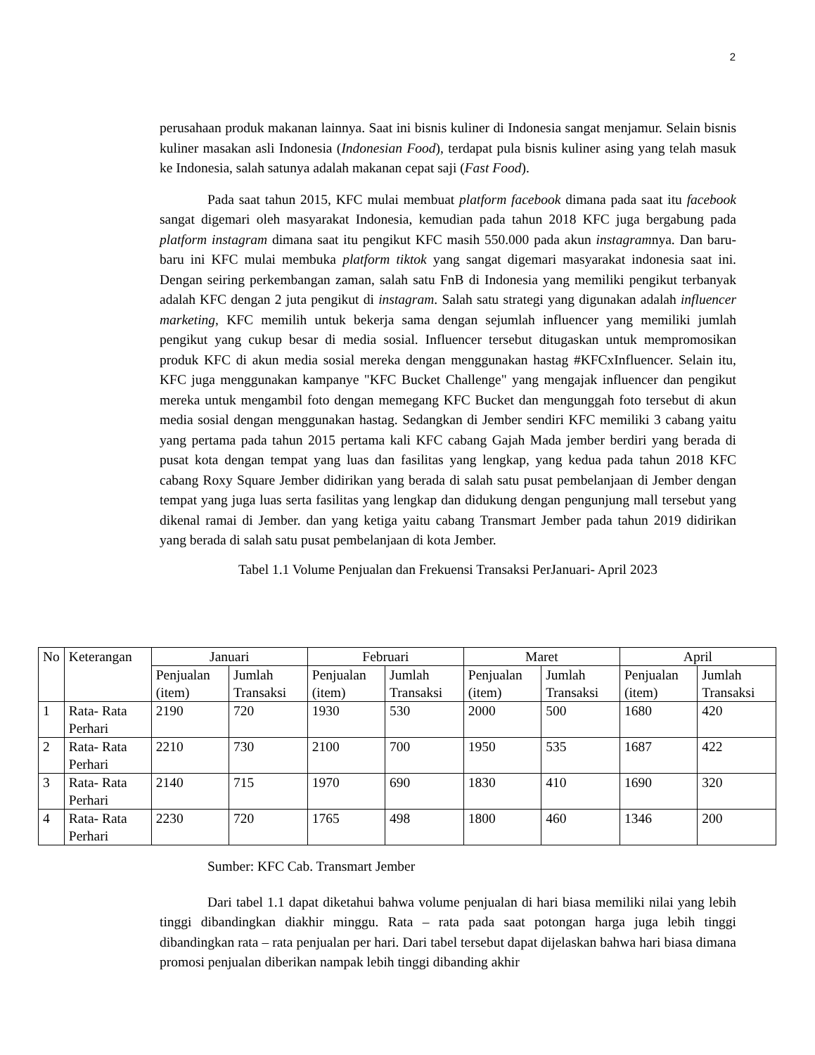2
perusahaan produk makanan lainnya. Saat ini bisnis kuliner di Indonesia sangat menjamur. Selain bisnis kuliner masakan asli Indonesia (Indonesian Food), terdapat pula bisnis kuliner asing yang telah masuk ke Indonesia, salah satunya adalah makanan cepat saji (Fast Food).
Pada saat tahun 2015, KFC mulai membuat platform facebook dimana pada saat itu facebook sangat digemari oleh masyarakat Indonesia, kemudian pada tahun 2018 KFC juga bergabung pada platform instagram dimana saat itu pengikut KFC masih 550.000 pada akun instagramnya. Dan baru-baru ini KFC mulai membuka platform tiktok yang sangat digemari masyarakat indonesia saat ini. Dengan seiring perkembangan zaman, salah satu FnB di Indonesia yang memiliki pengikut terbanyak adalah KFC dengan 2 juta pengikut di instagram. Salah satu strategi yang digunakan adalah influencer marketing, KFC memilih untuk bekerja sama dengan sejumlah influencer yang memiliki jumlah pengikut yang cukup besar di media sosial. Influencer tersebut ditugaskan untuk mempromosikan produk KFC di akun media sosial mereka dengan menggunakan hastag #KFCxInfluencer. Selain itu, KFC juga menggunakan kampanye "KFC Bucket Challenge" yang mengajak influencer dan pengikut mereka untuk mengambil foto dengan memegang KFC Bucket dan mengunggah foto tersebut di akun media sosial dengan menggunakan hastag. Sedangkan di Jember sendiri KFC memiliki 3 cabang yaitu yang pertama pada tahun 2015 pertama kali KFC cabang Gajah Mada jember berdiri yang berada di pusat kota dengan tempat yang luas dan fasilitas yang lengkap, yang kedua pada tahun 2018 KFC cabang Roxy Square Jember didirikan yang berada di salah satu pusat pembelanjaan di Jember dengan tempat yang juga luas serta fasilitas yang lengkap dan didukung dengan pengunjung mall tersebut yang dikenal ramai di Jember. dan yang ketiga yaitu cabang Transmart Jember pada tahun 2019 didirikan yang berada di salah satu pusat pembelanjaan di kota Jember.
Tabel 1.1 Volume Penjualan dan Frekuensi Transaksi PerJanuari- April 2023
| No | Keterangan | Januari | | Februari | | Maret | | April | |
| --- | --- | --- | --- | --- | --- | --- | --- | --- | --- |
| | | Penjualan (item) | Jumlah Transaksi | Penjualan (item) | Jumlah Transaksi | Penjualan (item) | Jumlah Transaksi | Penjualan (item) | Jumlah Transaksi |
| 1 | Rata- Rata Perhari | 2190 | 720 | 1930 | 530 | 2000 | 500 | 1680 | 420 |
| 2 | Rata- Rata Perhari | 2210 | 730 | 2100 | 700 | 1950 | 535 | 1687 | 422 |
| 3 | Rata- Rata Perhari | 2140 | 715 | 1970 | 690 | 1830 | 410 | 1690 | 320 |
| 4 | Rata- Rata Perhari | 2230 | 720 | 1765 | 498 | 1800 | 460 | 1346 | 200 |
Sumber: KFC Cab. Transmart Jember
Dari tabel 1.1 dapat diketahui bahwa volume penjualan di hari biasa memiliki nilai yang lebih tinggi dibandingkan diakhir minggu. Rata – rata pada saat potongan harga juga lebih tinggi dibandingkan rata – rata penjualan per hari. Dari tabel tersebut dapat dijelaskan bahwa hari biasa dimana promosi penjualan diberikan nampak lebih tinggi dibanding akhir